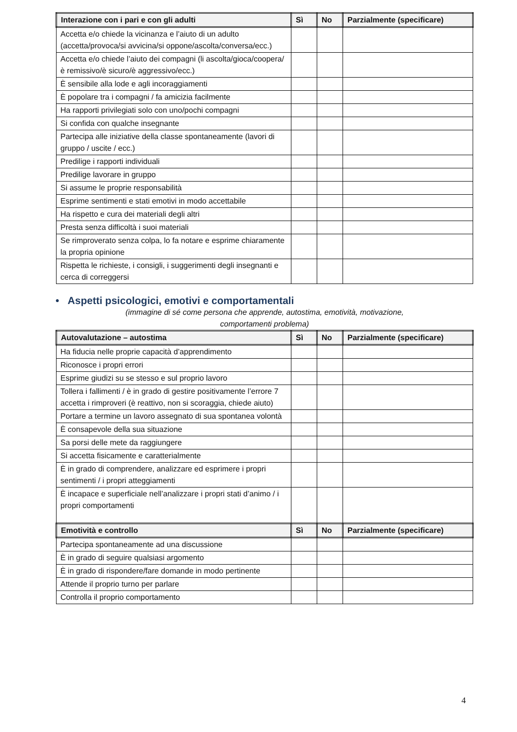| Interazione con i pari e con gli adulti | Sì | No | Parzialmente (specificare) |
| --- | --- | --- | --- |
| Accetta e/o chiede la vicinanza e l’aiuto di un adulto (accetta/provoca/si avvicina/si oppone/ascolta/conversa/ecc.) | | | |
| Accetta e/o chiede l’aiuto dei compagni (li ascolta/gioca/coopera/è remissivo/è sicuro/è aggressivo/ecc.) | | | |
| È sensibile alla lode e agli incoraggiamenti | | | |
| È popolare tra i compagni / fa amicizia facilmente | | | |
| Ha rapporti privilegiati solo con uno/pochi compagni | | | |
| Si confida con qualche insegnante | | | |
| Partecipa alle iniziative della classe spontaneamente (lavori di gruppo / uscite / ecc.) | | | |
| Predilige i rapporti individuali | | | |
| Predilige lavorare in gruppo | | | |
| Si assume le proprie responsabilità | | | |
| Esprime sentimenti e stati emotivi in modo accettabile | | | |
| Ha rispetto e cura dei materiali degli altri | | | |
| Presta senza difficoltà i suoi materiali | | | |
| Se rimproverato senza colpa, lo fa notare e esprime chiaramente la propria opinione | | | |
| Rispetta le richieste, i consigli, i suggerimenti degli insegnanti e cerca di correggersi | | | |
• Aspetti psicologici, emotivi e comportamentali
(immagine di sé come persona che apprende, autostima, emotività, motivazione,
comportamenti problema)
| Autovalutazione – autostima | Sì | No | Parzialmente (specificare) |
| --- | --- | --- | --- |
| Ha fiducia nelle proprie capacità d’apprendimento | | | |
| Riconosce i propri errori | | | |
| Esprime giudizi su se stesso e sul proprio lavoro | | | |
| Tollera i fallimenti / è in grado di gestire positivamente l’errore 7 accetta i rimproveri (è reattivo, non si scoraggia, chiede aiuto) | | | |
| Portare a termine un lavoro assegnato di sua spontanea volontà | | | |
| È consapevole della sua situazione | | | |
| Sa porsi delle mete da raggiungere | | | |
| Si accetta fisicamente e caratterialmente | | | |
| È in grado di comprendere, analizzare ed esprimere i propri sentimenti / i propri atteggiamenti | | | |
| È incapace e superficiale nell’analizzare i propri stati d’animo / i propri comportamenti | | | |
| Emotività e controllo | Sì | No | Parzialmente (specificare) |
| Partecipa spontaneamente ad una discussione | | | |
| È in grado di seguire qualsiasi argomento | | | |
| È in grado di rispondere/fare domande in modo pertinente | | | |
| Attende il proprio turno per parlare | | | |
| Controlla il proprio comportamento | | | |
4